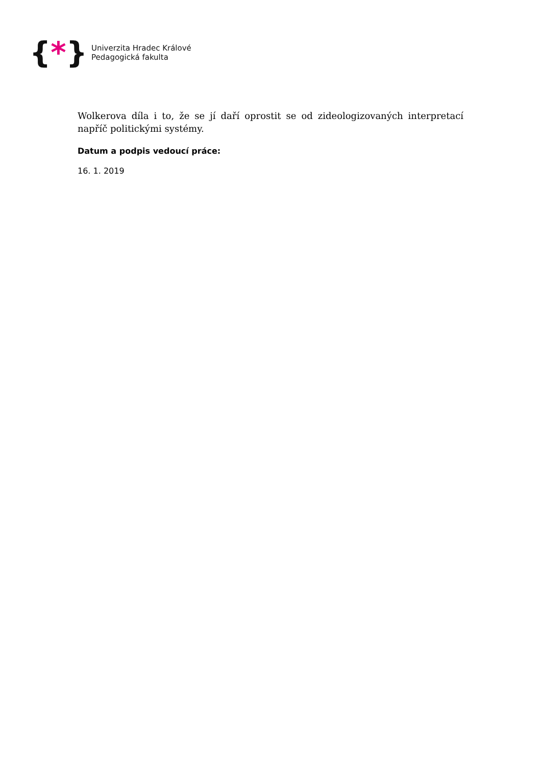{*}
Univerzita Hradec Králové
Pedagogická fakulta
Wolkerova díla i to, že se jí daří oprostit se od zideologizovaných interpretací napříč politickými systémy.
Datum a podpis vedoucí práce:
16. 1. 2019